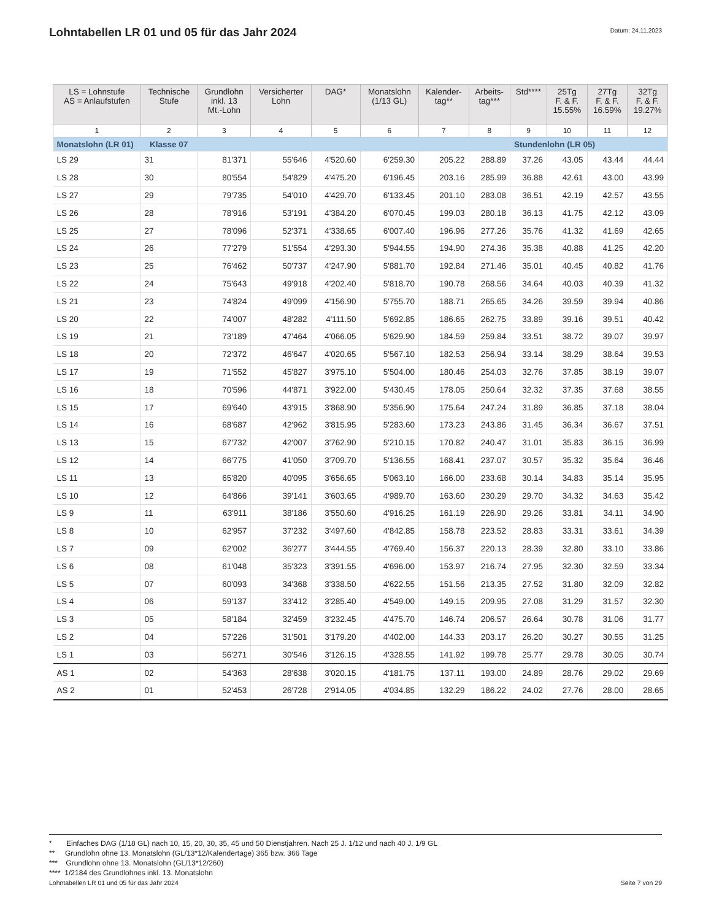Lohntabellen LR 01 und 05 für das Jahr 2024
Datum: 24.11.2023
| LS = Lohnstufe AS = Anlaufstufen | Technische Stufe | Grundlohn inkl. 13 Mt.-Lohn | Versicherter Lohn | DAG* | Monatslohn (1/13 GL) | Kalender- tag** | Arbeits- tag*** | Std**** | 25Tg F. & F. 15.55% | 27Tg F. & F. 16.59% | 32Tg F. & F. 19.27% |
| --- | --- | --- | --- | --- | --- | --- | --- | --- | --- | --- | --- |
| 1 | 2 | 3 | 4 | 5 | 6 | 7 | 8 | 9 | 10 | 11 | 12 |
| Monatslohn (LR 01) Klasse 07 | | | | | | | | Stundenlohn (LR 05) | | | |
| LS 29 | 31 | 81'371 | 55'646 | 4'520.60 | 6'259.30 | 205.22 | 288.89 | 37.26 | 43.05 | 43.44 | 44.44 |
| LS 28 | 30 | 80'554 | 54'829 | 4'475.20 | 6'196.45 | 203.16 | 285.99 | 36.88 | 42.61 | 43.00 | 43.99 |
| LS 27 | 29 | 79'735 | 54'010 | 4'429.70 | 6'133.45 | 201.10 | 283.08 | 36.51 | 42.19 | 42.57 | 43.55 |
| LS 26 | 28 | 78'916 | 53'191 | 4'384.20 | 6'070.45 | 199.03 | 280.18 | 36.13 | 41.75 | 42.12 | 43.09 |
| LS 25 | 27 | 78'096 | 52'371 | 4'338.65 | 6'007.40 | 196.96 | 277.26 | 35.76 | 41.32 | 41.69 | 42.65 |
| LS 24 | 26 | 77'279 | 51'554 | 4'293.30 | 5'944.55 | 194.90 | 274.36 | 35.38 | 40.88 | 41.25 | 42.20 |
| LS 23 | 25 | 76'462 | 50'737 | 4'247.90 | 5'881.70 | 192.84 | 271.46 | 35.01 | 40.45 | 40.82 | 41.76 |
| LS 22 | 24 | 75'643 | 49'918 | 4'202.40 | 5'818.70 | 190.78 | 268.56 | 34.64 | 40.03 | 40.39 | 41.32 |
| LS 21 | 23 | 74'824 | 49'099 | 4'156.90 | 5'755.70 | 188.71 | 265.65 | 34.26 | 39.59 | 39.94 | 40.86 |
| LS 20 | 22 | 74'007 | 48'282 | 4'111.50 | 5'692.85 | 186.65 | 262.75 | 33.89 | 39.16 | 39.51 | 40.42 |
| LS 19 | 21 | 73'189 | 47'464 | 4'066.05 | 5'629.90 | 184.59 | 259.84 | 33.51 | 38.72 | 39.07 | 39.97 |
| LS 18 | 20 | 72'372 | 46'647 | 4'020.65 | 5'567.10 | 182.53 | 256.94 | 33.14 | 38.29 | 38.64 | 39.53 |
| LS 17 | 19 | 71'552 | 45'827 | 3'975.10 | 5'504.00 | 180.46 | 254.03 | 32.76 | 37.85 | 38.19 | 39.07 |
| LS 16 | 18 | 70'596 | 44'871 | 3'922.00 | 5'430.45 | 178.05 | 250.64 | 32.32 | 37.35 | 37.68 | 38.55 |
| LS 15 | 17 | 69'640 | 43'915 | 3'868.90 | 5'356.90 | 175.64 | 247.24 | 31.89 | 36.85 | 37.18 | 38.04 |
| LS 14 | 16 | 68'687 | 42'962 | 3'815.95 | 5'283.60 | 173.23 | 243.86 | 31.45 | 36.34 | 36.67 | 37.51 |
| LS 13 | 15 | 67'732 | 42'007 | 3'762.90 | 5'210.15 | 170.82 | 240.47 | 31.01 | 35.83 | 36.15 | 36.99 |
| LS 12 | 14 | 66'775 | 41'050 | 3'709.70 | 5'136.55 | 168.41 | 237.07 | 30.57 | 35.32 | 35.64 | 36.46 |
| LS 11 | 13 | 65'820 | 40'095 | 3'656.65 | 5'063.10 | 166.00 | 233.68 | 30.14 | 34.83 | 35.14 | 35.95 |
| LS 10 | 12 | 64'866 | 39'141 | 3'603.65 | 4'989.70 | 163.60 | 230.29 | 29.70 | 34.32 | 34.63 | 35.42 |
| LS 9 | 11 | 63'911 | 38'186 | 3'550.60 | 4'916.25 | 161.19 | 226.90 | 29.26 | 33.81 | 34.11 | 34.90 |
| LS 8 | 10 | 62'957 | 37'232 | 3'497.60 | 4'842.85 | 158.78 | 223.52 | 28.83 | 33.31 | 33.61 | 34.39 |
| LS 7 | 09 | 62'002 | 36'277 | 3'444.55 | 4'769.40 | 156.37 | 220.13 | 28.39 | 32.80 | 33.10 | 33.86 |
| LS 6 | 08 | 61'048 | 35'323 | 3'391.55 | 4'696.00 | 153.97 | 216.74 | 27.95 | 32.30 | 32.59 | 33.34 |
| LS 5 | 07 | 60'093 | 34'368 | 3'338.50 | 4'622.55 | 151.56 | 213.35 | 27.52 | 31.80 | 32.09 | 32.82 |
| LS 4 | 06 | 59'137 | 33'412 | 3'285.40 | 4'549.00 | 149.15 | 209.95 | 27.08 | 31.29 | 31.57 | 32.30 |
| LS 3 | 05 | 58'184 | 32'459 | 3'232.45 | 4'475.70 | 146.74 | 206.57 | 26.64 | 30.78 | 31.06 | 31.77 |
| LS 2 | 04 | 57'226 | 31'501 | 3'179.20 | 4'402.00 | 144.33 | 203.17 | 26.20 | 30.27 | 30.55 | 31.25 |
| LS 1 | 03 | 56'271 | 30'546 | 3'126.15 | 4'328.55 | 141.92 | 199.78 | 25.77 | 29.78 | 30.05 | 30.74 |
| AS 1 | 02 | 54'363 | 28'638 | 3'020.15 | 4'181.75 | 137.11 | 193.00 | 24.89 | 28.76 | 29.02 | 29.69 |
| AS 2 | 01 | 52'453 | 26'728 | 2'914.05 | 4'034.85 | 132.29 | 186.22 | 24.02 | 27.76 | 28.00 | 28.65 |
* Einfaches DAG (1/18 GL) nach 10, 15, 20, 30, 35, 45 und 50 Dienstjahren. Nach 25 J. 1/12 und nach 40 J. 1/9 GL
** Grundlohn ohne 13. Monatslohn (GL/13*12/Kalendertage) 365 bzw. 366 Tage
*** Grundlohn ohne 13. Monatslohn (GL/13*12/260)
**** 1/2184 des Grundlohnes inkl. 13. Monatslohn
Lohntabellen LR 01 und 05 für das Jahr 2024 Seite 7 von 29